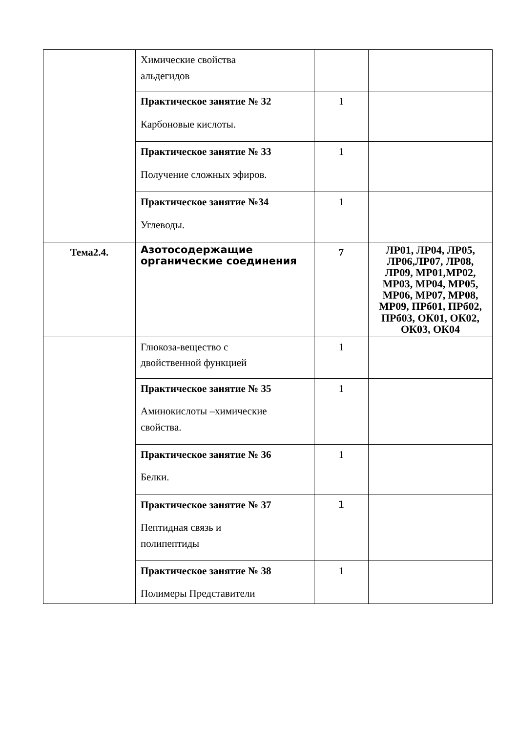| | Химические свойства альдегидов | | |
| | Практическое занятие № 32 Карбоновые кислоты. | 1 | |
| | Практическое занятие № 33 Получение сложных эфиров. | 1 | |
| | Практическое занятие №34 Углеводы. | 1 | |
| Тема2.4. | Азотосодержащие органические соединения | 7 | ЛР01, ЛР04, ЛР05, ЛР06,ЛР07, ЛР08, ЛР09, МР01,МР02, МР03, МР04, МР05, МР06, МР07, МР08, МР09, ПРб01, ПРб02, ПРб03, ОК01, ОК02, ОК03, ОК04 |
| | Глюкоза-вещество с двойственной функцией | 1 | |
| | Практическое занятие № 35 Аминокислоты –химические свойства. | 1 | |
| | Практическое занятие № 36 Белки. | 1 | |
| | Практическое занятие № 37 Пептидная связь и полипептиды | 1 | |
| | Практическое занятие № 38 Полимеры Представители | 1 | |